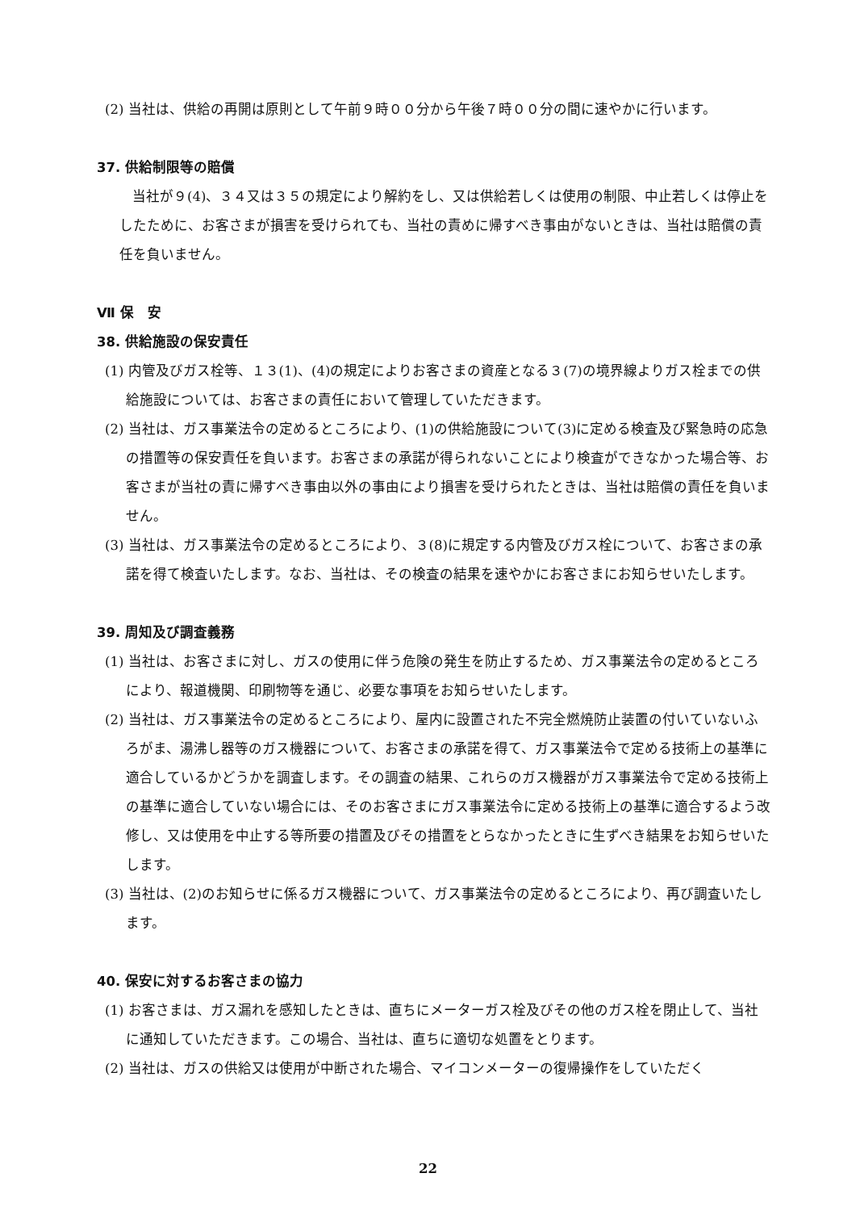(2) 当社は、供給の再開は原則として午前９時００分から午後７時００分の間に速やかに行います。
37. 供給制限等の賠償
当社が９(4)、３４又は３５の規定により解約をし、又は供給若しくは使用の制限、中止若しくは停止をしたために、お客さまが損害を受けられても、当社の責めに帰すべき事由がないときは、当社は賠償の責任を負いません。
Ⅶ 保　安
38. 供給施設の保安責任
(1) 内管及びガス栓等、１３(1)、(4)の規定によりお客さまの資産となる３(7)の境界線よりガス栓までの供給施設については、お客さまの責任において管理していただきます。
(2) 当社は、ガス事業法令の定めるところにより、(1)の供給施設について(3)に定める検査及び緊急時の応急の措置等の保安責任を負います。お客さまの承諾が得られないことにより検査ができなかった場合等、お客さまが当社の責に帰すべき事由以外の事由により損害を受けられたときは、当社は賠償の責任を負いません。
(3) 当社は、ガス事業法令の定めるところにより、３(8)に規定する内管及びガス栓について、お客さまの承諾を得て検査いたします。なお、当社は、その検査の結果を速やかにお客さまにお知らせいたします。
39. 周知及び調査義務
(1) 当社は、お客さまに対し、ガスの使用に伴う危険の発生を防止するため、ガス事業法令の定めるところにより、報道機関、印刷物等を通じ、必要な事項をお知らせいたします。
(2) 当社は、ガス事業法令の定めるところにより、屋内に設置された不完全燃焼防止装置の付いていないふろがま、湯沸し器等のガス機器について、お客さまの承諾を得て、ガス事業法令で定める技術上の基準に適合しているかどうかを調査します。その調査の結果、これらのガス機器がガス事業法令で定める技術上の基準に適合していない場合には、そのお客さまにガス事業法令に定める技術上の基準に適合するよう改修し、又は使用を中止する等所要の措置及びその措置をとらなかったときに生ずべき結果をお知らせいたします。
(3) 当社は、(2)のお知らせに係るガス機器について、ガス事業法令の定めるところにより、再び調査いたします。
40. 保安に対するお客さまの協力
(1) お客さまは、ガス漏れを感知したときは、直ちにメーターガス栓及びその他のガス栓を閉止して、当社に通知していただきます。この場合、当社は、直ちに適切な処置をとります。
(2) 当社は、ガスの供給又は使用が中断された場合、マイコンメーターの復帰操作をしていただく
22